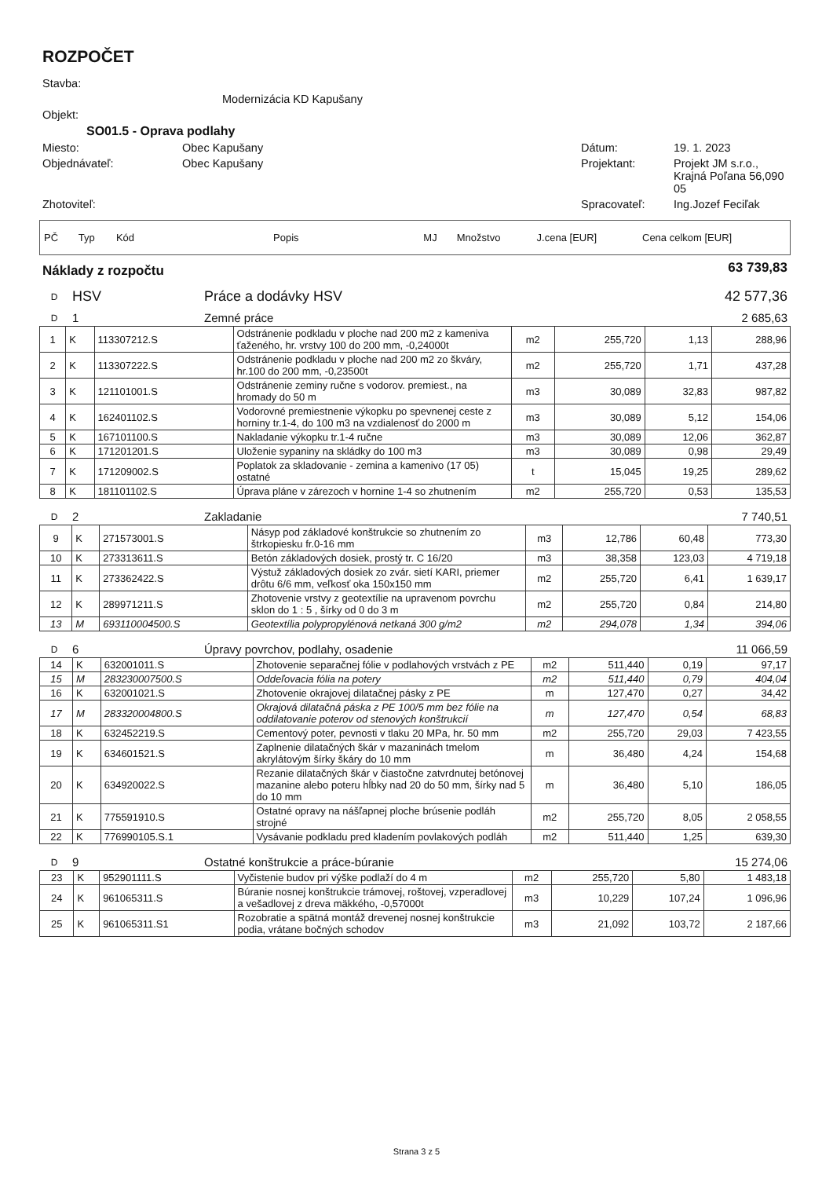ROZPOČET
| Stavba: | | | |
| | Modernizácia KD Kapušany | | |
| Objekt: | | | |
| SO01.5 - Oprava podlahy | | | |
| Miesto: | Obec Kapušany | Dátum: | 19. 1. 2023 |
| Objednávateľ: | Obec Kapušany | Projektant: | Projekt JM s.r.o., Krajná Poľana 56,090 05 |
| Zhotoviteľ: | | Spracovateľ: | Ing.Jozef Feciľak |
| PČ | Typ | Kód | Popis | MJ | Množstvo | J.cena [EUR] | Cena celkom [EUR] |
| Náklady z rozpočtu | 63 739,83 |
| D | HSV | Práce a dodávky HSV | 42 577,36 |
| D | 1 | Zemné práce | 2 685,63 |
| 1 | K | 113307212.S | Odstránenie podkladu v ploche nad 200 m2 z kameniva ťaženého, hr. vrstvy 100 do 200 mm, -0,24000t | m2 | 255,720 | 1,13 | 288,96 |
| 2 | K | 113307222.S | Odstránenie podkladu v ploche nad 200 m2 zo škváry, hr.100 do 200 mm, -0,23500t | m2 | 255,720 | 1,71 | 437,28 |
| 3 | K | 121101001.S | Odstránenie zeminy ručne s vodorov. premiest., na hromady do 50 m | m3 | 30,089 | 32,83 | 987,82 |
| 4 | K | 162401102.S | Vodorovné premiestnenie výkopku po spevnenej ceste z horniny tr.1-4, do 100 m3 na vzdialenosť do 2000 m | m3 | 30,089 | 5,12 | 154,06 |
| 5 | K | 167101100.S | Nakladanie výkopku tr.1-4 ručne | m3 | 30,089 | 12,06 | 362,87 |
| 6 | K | 171201201.S | Uloženie sypaniny na skládky do 100 m3 | m3 | 30,089 | 0,98 | 29,49 |
| 7 | K | 171209002.S | Poplatok za skladovanie - zemina a kamenivo (17 05) ostatné | t | 15,045 | 19,25 | 289,62 |
| 8 | K | 181101102.S | Úprava pláne v zárezoch v hornine 1-4 so zhutnením | m2 | 255,720 | 0,53 | 135,53 |
| D | 2 | Zakladanie | 7 740,51 |
| 9 | K | 271573001.S | Násyp pod základové konštrukcie so zhutnením zo štrkopiesku fr.0-16 mm | m3 | 12,786 | 60,48 | 773,30 |
| 10 | K | 273313611.S | Betón základových dosiek, prostý tr. C 16/20 | m3 | 38,358 | 123,03 | 4 719,18 |
| 11 | K | 273362422.S | Výstuž základových dosiek zo zvár. sietí KARI, priemer drôtu 6/6 mm, veľkosť oka 150x150 mm | m2 | 255,720 | 6,41 | 1 639,17 |
| 12 | K | 289971211.S | Zhotovenie vrstvy z geotextílie na upravenom povrchu sklon do 1 : 5 , šírky od 0 do 3 m | m2 | 255,720 | 0,84 | 214,80 |
| 13 | M | 693110004500.S | Geotextília polypropylénová netkaná 300 g/m2 | m2 | 294,078 | 1,34 | 394,06 |
| D | 6 | Úpravy povrchov, podlahy, osadenie | 11 066,59 |
| 14 | K | 632001011.S | Zhotovenie separačnej fólie v podlahových vrstvách z PE | m2 | 511,440 | 0,19 | 97,17 |
| 15 | M | 283230007500.S | Oddeľovacia fólia na potery | m2 | 511,440 | 0,79 | 404,04 |
| 16 | K | 632001021.S | Zhotovenie okrajovej dilatačnej pásky z PE | m | 127,470 | 0,27 | 34,42 |
| 17 | M | 283320004800.S | Okrajová dilatačná páska z PE 100/5 mm bez fólie na oddilatovanie poterov od stenových konštrukcií | m | 127,470 | 0,54 | 68,83 |
| 18 | K | 632452219.S | Cementový poter, pevnosti v tlaku 20 MPa, hr. 50 mm | m2 | 255,720 | 29,03 | 7 423,55 |
| 19 | K | 634601521.S | Zaplnenie dilatačných škár v mazaninách tmelom akrylátovým šírky škáry do 10 mm | m | 36,480 | 4,24 | 154,68 |
| 20 | K | 634920022.S | Rezanie dilatačných škár v čiastočne zatvrdnutej betónovej mazanine alebo poteru hĺbky nad 20 do 50 mm, šírky nad 5 do 10 mm | m | 36,480 | 5,10 | 186,05 |
| 21 | K | 775591910.S | Ostatné opravy na nášľapnej ploche brúsenie podláh strojné | m2 | 255,720 | 8,05 | 2 058,55 |
| 22 | K | 776990105.S.1 | Vysávanie podkladu pred kladením povlakových podláh | m2 | 511,440 | 1,25 | 639,30 |
| D | 9 | Ostatné konštrukcie a práce-búranie | 15 274,06 |
| 23 | K | 952901111.S | Vyčistenie budov pri výške podlaží do 4 m | m2 | 255,720 | 5,80 | 1 483,18 |
| 24 | K | 961065311.S | Búranie nosnej konštrukcie trámovej, roštovej, vzperadlovej a vešadlovej z dreva mäkkého, -0,57000t | m3 | 10,229 | 107,24 | 1 096,96 |
| 25 | K | 961065311.S1 | Rozobratie a spätná montáž drevenej nosnej konštrukcie podia, vrátane bočných schodov | m3 | 21,092 | 103,72 | 2 187,66 |
Strana 3 z 5